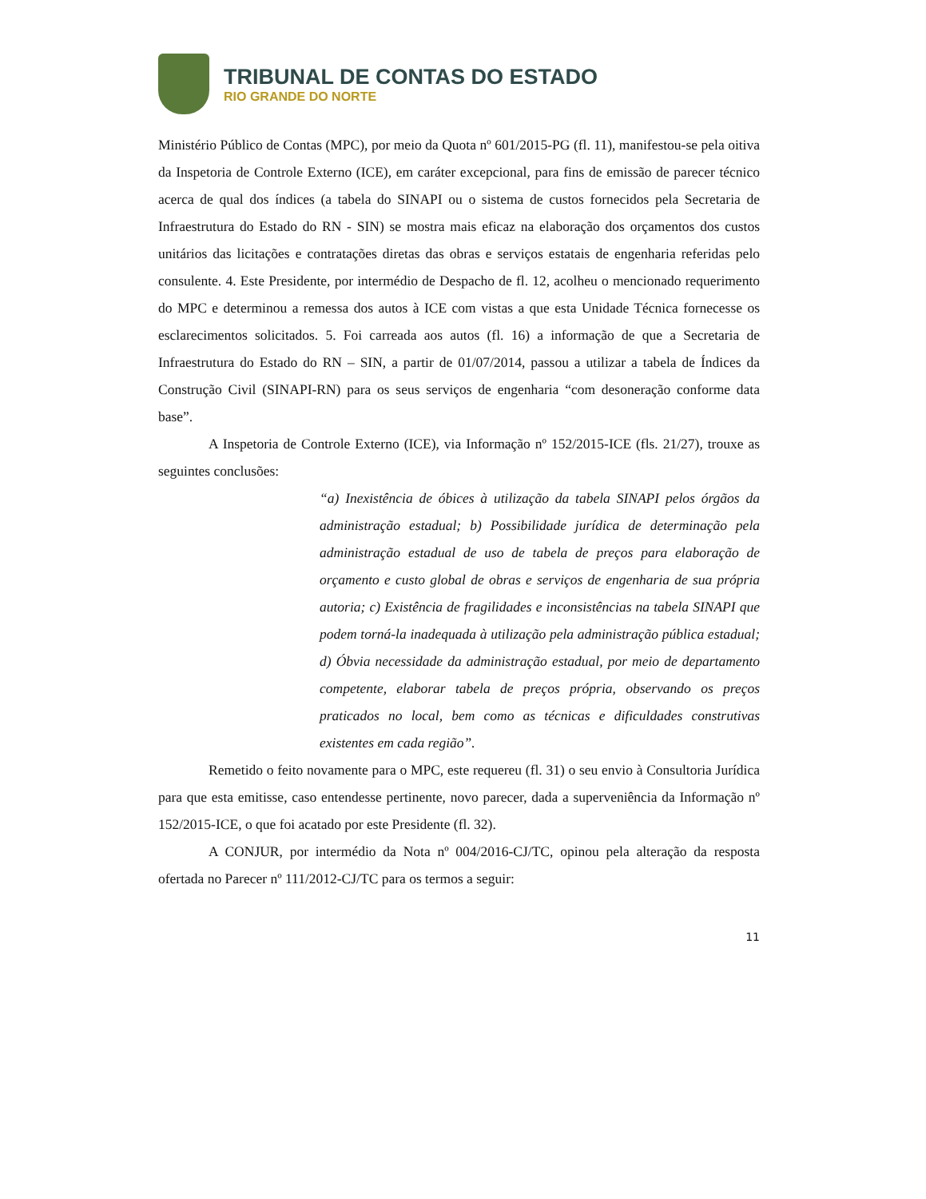TRIBUNAL DE CONTAS DO ESTADO
RIO GRANDE DO NORTE
Ministério Público de Contas (MPC), por meio da Quota nº 601/2015-PG (fl. 11), manifestou-se pela oitiva da Inspetoria de Controle Externo (ICE), em caráter excepcional, para fins de emissão de parecer técnico acerca de qual dos índices (a tabela do SINAPI ou o sistema de custos fornecidos pela Secretaria de Infraestrutura do Estado do RN - SIN) se mostra mais eficaz na elaboração dos orçamentos dos custos unitários das licitações e contratações diretas das obras e serviços estatais de engenharia referidas pelo consulente. 4. Este Presidente, por intermédio de Despacho de fl. 12, acolheu o mencionado requerimento do MPC e determinou a remessa dos autos à ICE com vistas a que esta Unidade Técnica fornecesse os esclarecimentos solicitados. 5. Foi carreada aos autos (fl. 16) a informação de que a Secretaria de Infraestrutura do Estado do RN – SIN, a partir de 01/07/2014, passou a utilizar a tabela de Índices da Construção Civil (SINAPI-RN) para os seus serviços de engenharia “com desoneração conforme data base”.
A Inspetoria de Controle Externo (ICE), via Informação nº 152/2015-ICE (fls. 21/27), trouxe as seguintes conclusões:
“a) Inexistência de óbices à utilização da tabela SINAPI pelos órgãos da administração estadual; b) Possibilidade jurídica de determinação pela administração estadual de uso de tabela de preços para elaboração de orçamento e custo global de obras e serviços de engenharia de sua própria autoria; c) Existência de fragilidades e inconsistências na tabela SINAPI que podem torná-la inadequada à utilização pela administração pública estadual; d) Óbvia necessidade da administração estadual, por meio de departamento competente, elaborar tabela de preços própria, observando os preços praticados no local, bem como as técnicas e dificuldades construtivas existentes em cada região”.
Remetido o feito novamente para o MPC, este requereu (fl. 31) o seu envio à Consultoria Jurídica para que esta emitisse, caso entendesse pertinente, novo parecer, dada a superveniência da Informação nº 152/2015-ICE, o que foi acatado por este Presidente (fl. 32).
A CONJUR, por intermédio da Nota nº 004/2016-CJ/TC, opinou pela alteração da resposta ofertada no Parecer nº 111/2012-CJ/TC para os termos a seguir:
11